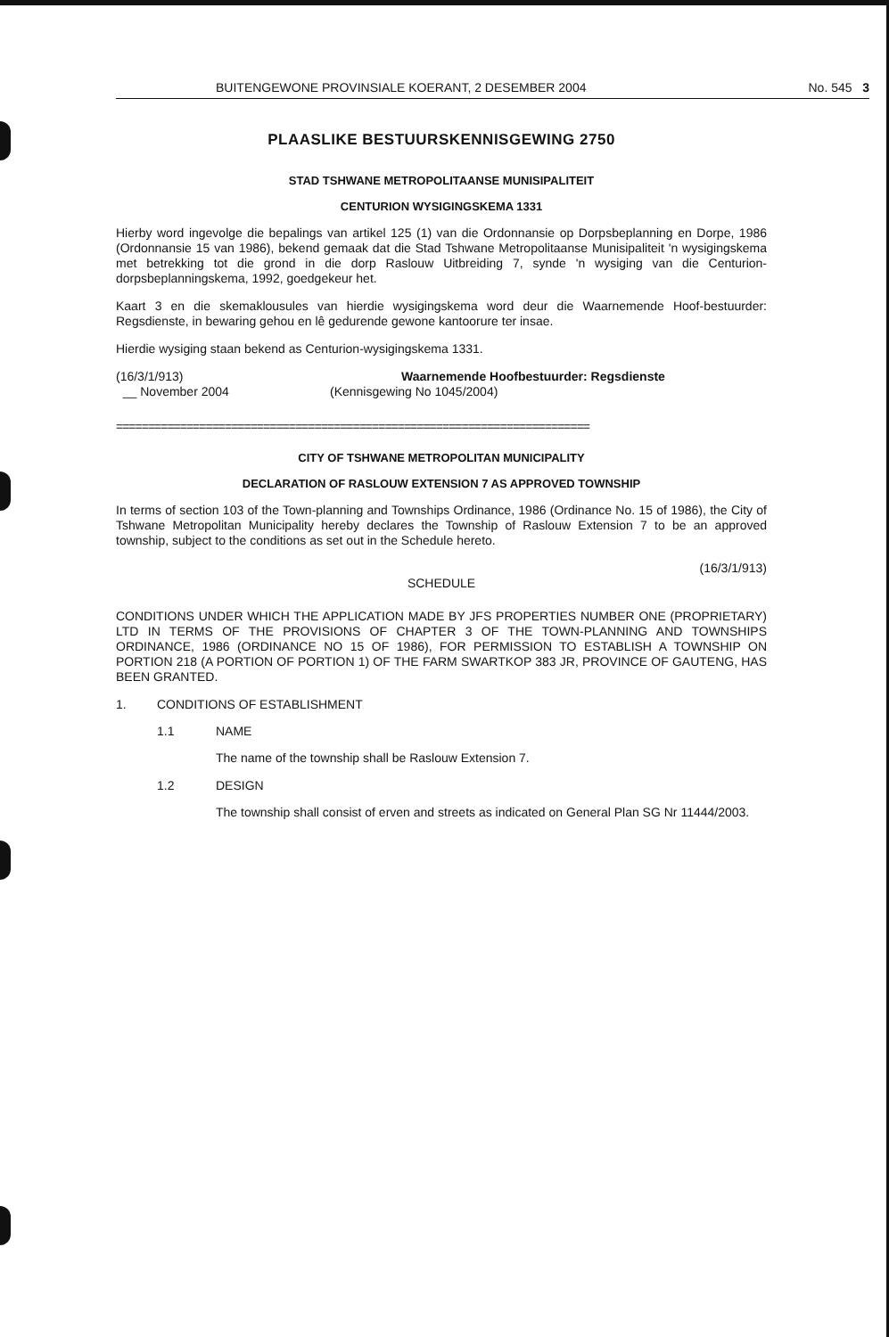BUITENGEWONE PROVINSIALE KOERANT, 2 DESEMBER 2004 No. 545 3
PLAASLIKE BESTUURSKENNISGEWING 2750
STAD TSHWANE METROPOLITAANSE MUNISIPALITEIT
CENTURION WYSIGINGSKEMA 1331
Hierby word ingevolge die bepalings van artikel 125 (1) van die Ordonnansie op Dorpsbeplanning en Dorpe, 1986 (Ordonnansie 15 van 1986), bekend gemaak dat die Stad Tshwane Metropolitaanse Munisipaliteit 'n wysigingskema met betrekking tot die grond in die dorp Raslouw Uitbreiding 7, synde 'n wysiging van die Centurion-dorpsbeplanningskema, 1992, goedgekeur het.
Kaart 3 en die skemaklousules van hierdie wysigingskema word deur die Waarnemende Hoof-bestuurder: Regsdienste, in bewaring gehou en lê gedurende gewone kantoorure ter insae.
Hierdie wysiging staan bekend as Centurion-wysigingskema 1331.
(16/3/1/913)
__ November 2004
Waarnemende Hoofbestuurder: Regsdienste
(Kennisgewing No 1045/2004)
==========================================================================
CITY OF TSHWANE METROPOLITAN MUNICIPALITY
DECLARATION OF RASLOUW EXTENSION 7 AS APPROVED TOWNSHIP
In terms of section 103 of the Town-planning and Townships Ordinance, 1986 (Ordinance No. 15 of 1986), the City of Tshwane Metropolitan Municipality hereby declares the Township of Raslouw Extension 7 to be an approved township, subject to the conditions as set out in the Schedule hereto.
(16/3/1/913)
SCHEDULE
CONDITIONS UNDER WHICH THE APPLICATION MADE BY JFS PROPERTIES NUMBER ONE (PROPRIETARY) LTD IN TERMS OF THE PROVISIONS OF CHAPTER 3 OF THE TOWN-PLANNING AND TOWNSHIPS ORDINANCE, 1986 (ORDINANCE NO 15 OF 1986), FOR PERMISSION TO ESTABLISH A TOWNSHIP ON PORTION 218 (A PORTION OF PORTION 1) OF THE FARM SWARTKOP 383 JR, PROVINCE OF GAUTENG, HAS BEEN GRANTED.
1. CONDITIONS OF ESTABLISHMENT
1.1 NAME
The name of the township shall be Raslouw Extension 7.
1.2 DESIGN
The township shall consist of erven and streets as indicated on General Plan SG Nr 11444/2003.